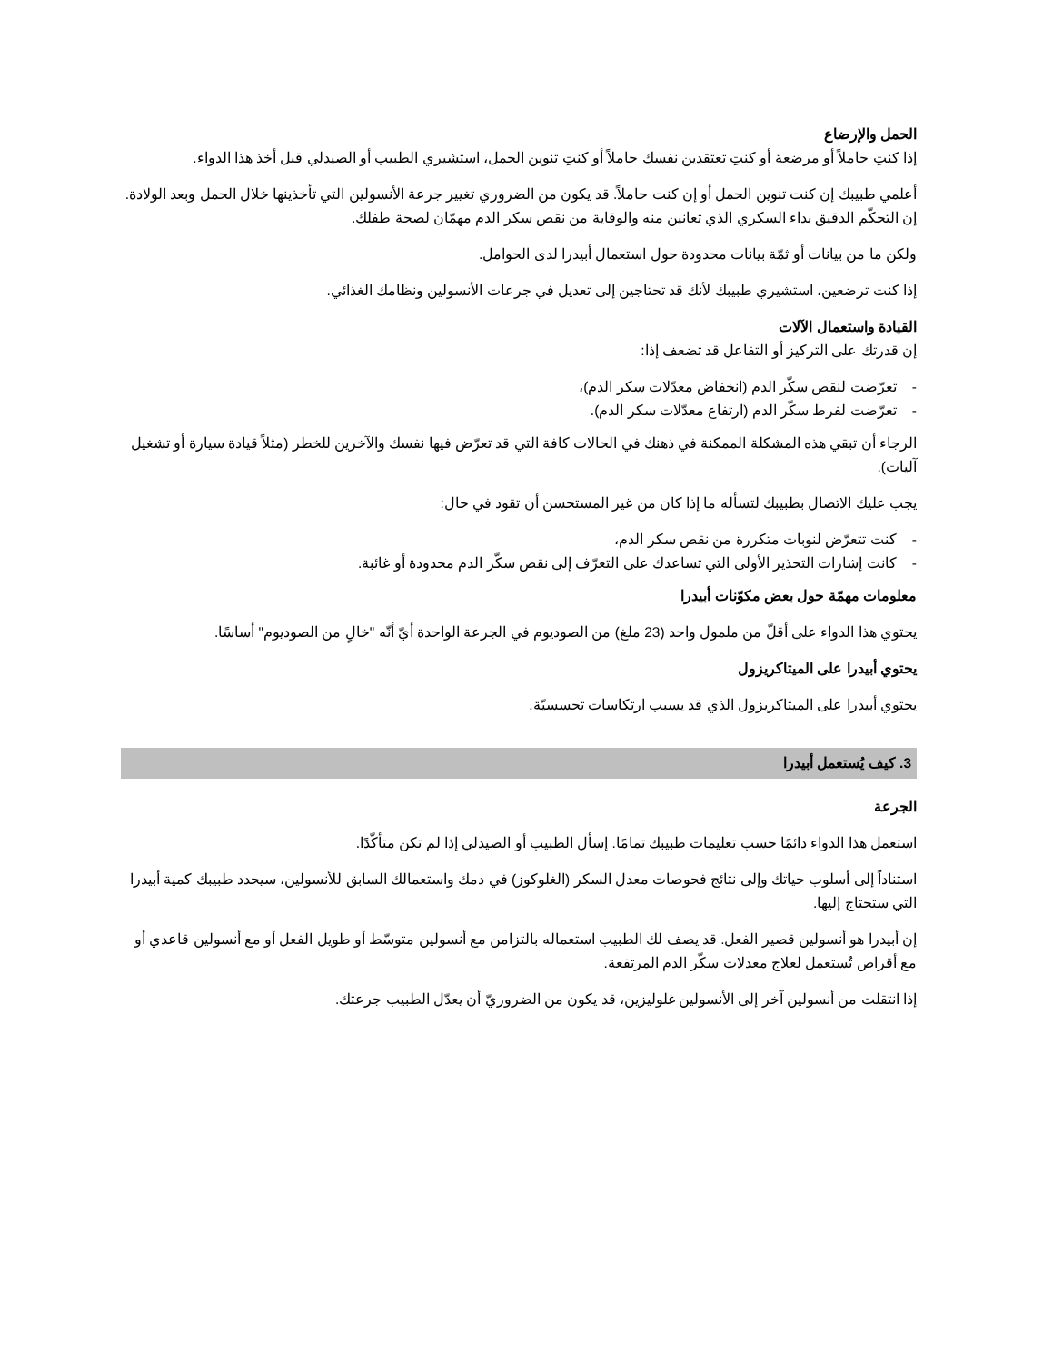الحمل والإرضاع
إذا كنتِ حاملاً أو مرضعة أو كنتِ تعتقدين نفسك حاملاً أو كنتِ تنوين الحمل، استشيري الطبيب أو الصيدلي قبل أخذ هذا الدواء.
أعلمي طبيبك إن كنت تنوين الحمل أو إن كنت حاملاً. قد يكون من الضروري تغيير جرعة الأنسولين التي تأخذينها خلال الحمل وبعد الولادة. إن التحكّم الدقيق بداء السكري الذي تعانين منه والوقاية من نقص سكر الدم مهمّان لصحة طفلك.
ولكن ما من بيانات أو ثمّة بيانات محدودة حول استعمال أبيدرا لدى الحوامل.
إذا كنت ترضعين، استشيري طبيبك لأنك قد تحتاجين إلى تعديل في جرعات الأنسولين ونظامك الغذائي.
القيادة واستعمال الآلات
إن قدرتك على التركيز أو التفاعل قد تضعف إذا:
- تعرّضت لنقص سكّر الدم (انخفاض معدّلات سكر الدم)،
- تعرّضت لفرط سكّر الدم (ارتفاع معدّلات سكر الدم).
الرجاء أن تبقي هذه المشكلة الممكنة في ذهنك في الحالات كافة التي قد تعرّض فيها نفسك والآخرين للخطر (مثلاً قيادة سيارة أو تشغيل آليات).
يجب عليك الاتصال بطبيبك لتسأله ما إذا كان من غير المستحسن أن تقود في حال:
- كنت تتعرّض لنوبات متكررة من نقص سكر الدم،
- كانت إشارات التحذير الأولى التي تساعدك على التعرّف إلى نقص سكّر الدم محدودة أو غائبة.
معلومات مهمّة حول بعض مكوّنات أبيدرا
يحتوي هذا الدواء على أقلّ من ملمول واحد (23 ملغ) من الصوديوم في الجرعة الواحدة أيّ أنّه "خالٍ من الصوديوم" أساسًا.
يحتوي أبيدرا على الميتاكريزول
يحتوي أبيدرا على الميتاكريزول الذي قد يسبب ارتكاسات تحسسيّة.
3. كيف يُستعمل أبيدرا
الجرعة
استعمل هذا الدواء دائمًا حسب تعليمات طبيبك تمامًا. إسأل الطبيب أو الصيدلي إذا لم تكن متأكّدًا.
استناداً إلى أسلوب حياتك وإلى نتائج فحوصات معدل السكر (الغلوكوز) في دمك واستعمالك السابق للأنسولين، سيحدد طبيبك كمية أبيدرا التي ستحتاج إليها.
إن أبيدرا هو أنسولين قصير الفعل. قد يصف لك الطبيب استعماله بالتزامن مع أنسولين متوسّط أو طويل الفعل أو مع أنسولين قاعدي أو مع أقراص تُستعمل لعلاج معدلات سكّر الدم المرتفعة.
إذا انتقلت من أنسولين آخر إلى الأنسولين غلوليزين، قد يكون من الضروريّ أن يعدّل الطبيب جرعتك.